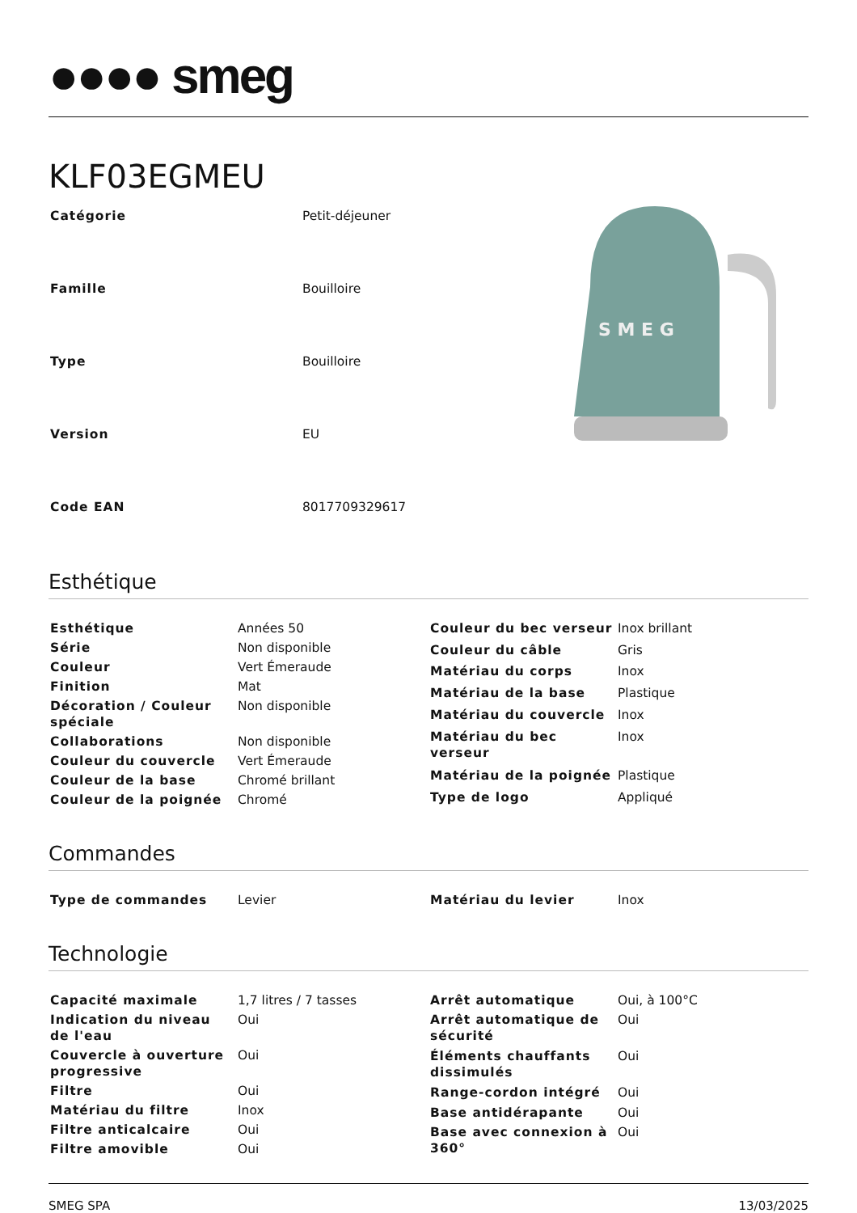●●●● smeg
KLF03EGMEU
| Catégorie | Petit-déjeuner |
| Famille | Bouilloire |
| Type | Bouilloire |
| Version | EU |
| Code EAN | 8017709329617 |
S M E G
Esthétique
| Esthétique | Années 50 |
| Série | Non disponible |
| Couleur | Vert Émeraude |
| Finition | Mat |
| Décoration / Couleur spéciale | Non disponible |
| Collaborations | Non disponible |
| Couleur du couvercle | Vert Émeraude |
| Couleur de la base | Chromé brillant |
| Couleur de la poignée | Chromé |
| Couleur du bec verseur | Inox brillant |
| Couleur du câble | Gris |
| Matériau du corps | Inox |
| Matériau de la base | Plastique |
| Matériau du couvercle | Inox |
| Matériau du bec verseur | Inox |
| Matériau de la poignée | Plastique |
| Type de logo | Appliqué |
Commandes
| Type de commandes | Levier |
| Matériau du levier | Inox |
Technologie
| Capacité maximale | 1,7 litres / 7 tasses |
| Indication du niveau de l'eau | Oui |
| Couvercle à ouverture progressive | Oui |
| Filtre | Oui |
| Matériau du filtre | Inox |
| Filtre anticalcaire | Oui |
| Filtre amovible | Oui |
| Arrêt automatique | Oui, à 100°C |
| Arrêt automatique de sécurité | Oui |
| Éléments chauffants dissimulés | Oui |
| Range-cordon intégré | Oui |
| Base antidérapante | Oui |
| Base avec connexion à 360° | Oui |
SMEG SPA 13/03/2025